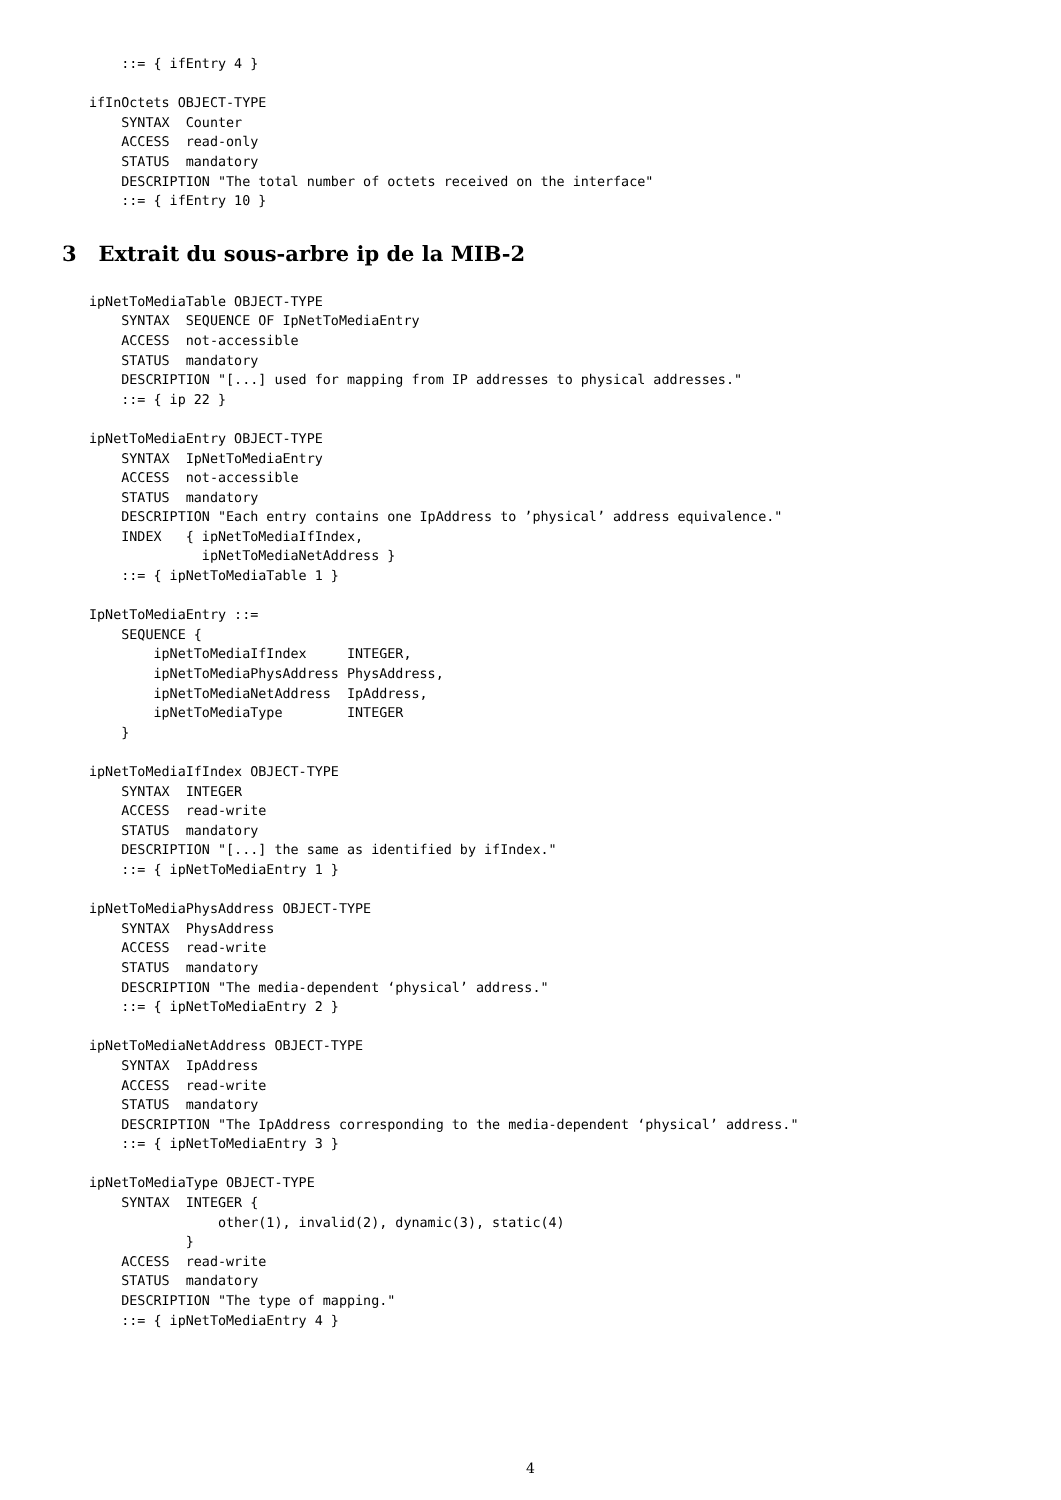::= { ifEntry 4 }

ifInOctets OBJECT-TYPE
    SYNTAX  Counter
    ACCESS  read-only
    STATUS  mandatory
    DESCRIPTION "The total number of octets received on the interface"
    ::= { ifEntry 10 }
3 Extrait du sous-arbre ip de la MIB-2
ipNetToMediaTable OBJECT-TYPE
    SYNTAX  SEQUENCE OF IpNetToMediaEntry
    ACCESS  not-accessible
    STATUS  mandatory
    DESCRIPTION "[...] used for mapping from IP addresses to physical addresses."
    ::= { ip 22 }

ipNetToMediaEntry OBJECT-TYPE
    SYNTAX  IpNetToMediaEntry
    ACCESS  not-accessible
    STATUS  mandatory
    DESCRIPTION "Each entry contains one IpAddress to ’physical’ address equivalence."
    INDEX   { ipNetToMediaIfIndex,
              ipNetToMediaNetAddress }
    ::= { ipNetToMediaTable 1 }

IpNetToMediaEntry ::=
    SEQUENCE {
        ipNetToMediaIfIndex     INTEGER,
        ipNetToMediaPhysAddress PhysAddress,
        ipNetToMediaNetAddress  IpAddress,
        ipNetToMediaType        INTEGER
    }

ipNetToMediaIfIndex OBJECT-TYPE
    SYNTAX  INTEGER
    ACCESS  read-write
    STATUS  mandatory
    DESCRIPTION "[...] the same as identified by ifIndex."
    ::= { ipNetToMediaEntry 1 }

ipNetToMediaPhysAddress OBJECT-TYPE
    SYNTAX  PhysAddress
    ACCESS  read-write
    STATUS  mandatory
    DESCRIPTION "The media-dependent ‘physical’ address."
    ::= { ipNetToMediaEntry 2 }

ipNetToMediaNetAddress OBJECT-TYPE
    SYNTAX  IpAddress
    ACCESS  read-write
    STATUS  mandatory
    DESCRIPTION "The IpAddress corresponding to the media-dependent ‘physical’ address."
    ::= { ipNetToMediaEntry 3 }

ipNetToMediaType OBJECT-TYPE
    SYNTAX  INTEGER {
                other(1), invalid(2), dynamic(3), static(4)
            }
    ACCESS  read-write
    STATUS  mandatory
    DESCRIPTION "The type of mapping."
    ::= { ipNetToMediaEntry 4 }
4